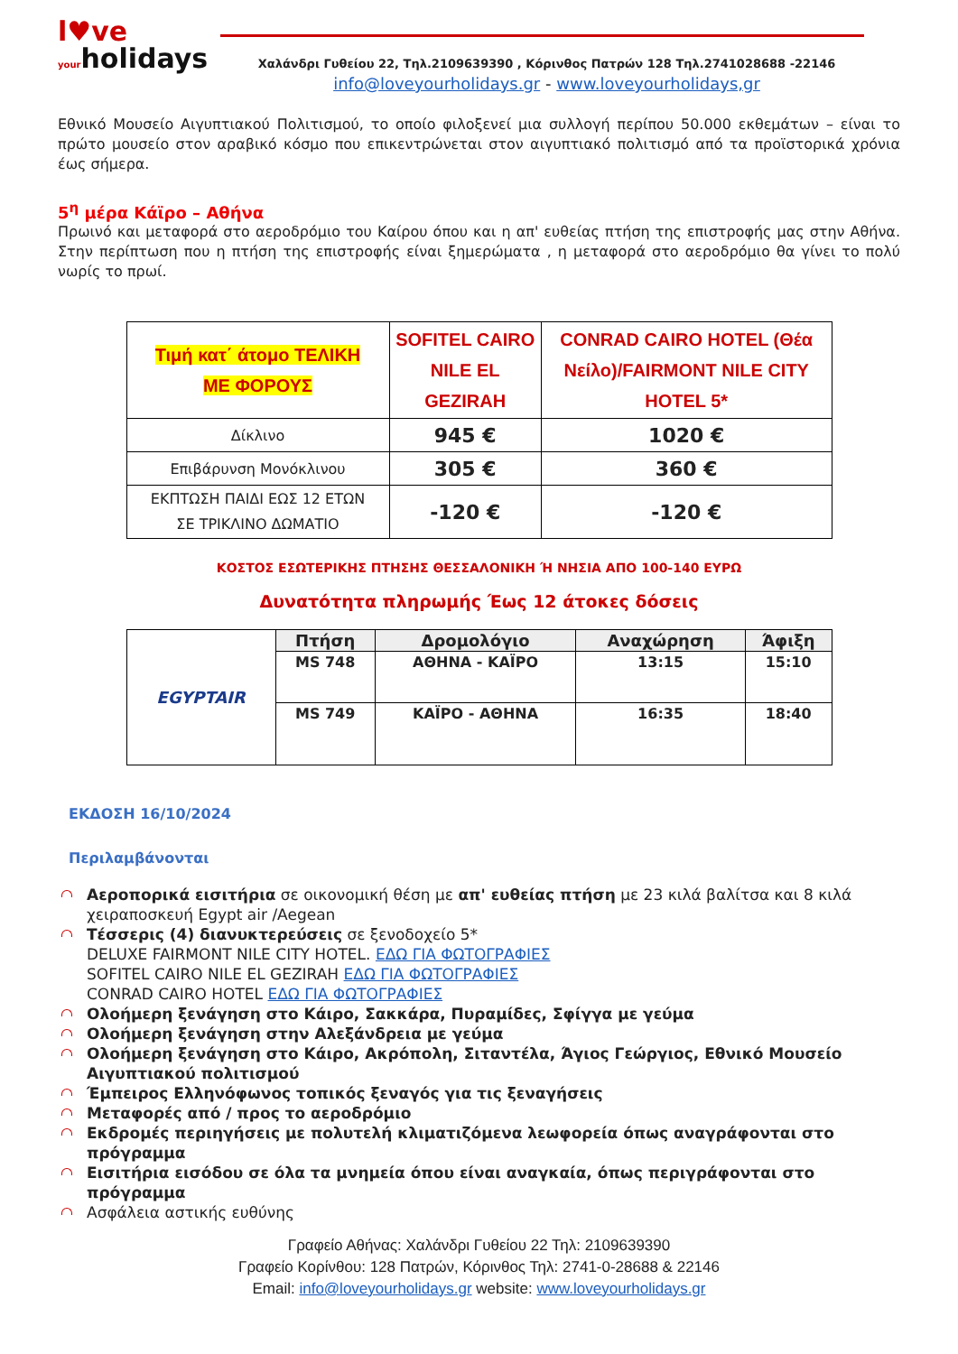l♥ve
yourholidays
Χαλάνδρι Γυθείου 22, Τηλ.2109639390 , Κόρινθος Πατρών 128 Τηλ.2741028688 -22146
info@loveyourholidays.gr - www.loveyourholidays,gr
Εθνικό Μουσείο Αιγυπτιακού Πολιτισμού, το οποίο φιλοξενεί μια συλλογή περίπου 50.000 εκθεμάτων – είναι το πρώτο μουσείο στον αραβικό κόσμο που επικεντρώνεται στον αιγυπτιακό πολιτισμό από τα προϊστορικά χρόνια έως σήμερα.
5<sup>η</sup> μέρα Κάϊρο – Αθήνα
Πρωινό και μεταφορά στο αεροδρόμιο του Καίρου όπου και η απ' ευθείας πτήση της επιστροφής μας στην Αθήνα. Στην περίπτωση που η πτήση της επιστροφής είναι ξημερώματα , η μεταφορά στο αεροδρόμιο θα γίνει το πολύ νωρίς το πρωί.
| Τιμή κατ΄ άτομο ΤΕΛΙΚΗ ΜΕ ΦΟΡΟΥΣ | SOFITEL CAIRO NILE EL GEZIRAH | CONRAD CAIRO HOTEL (Θέα Νείλο)/FAIRMONT NILE CITY HOTEL 5* |
| --- | --- | --- |
| Δίκλινο | 945 € | 1020 € |
| Επιβάρυνση Μονόκλινου | 305 € | 360 € |
| ΕΚΠΤΩΣΗ ΠΑΙΔΙ ΕΩΣ 12 ΕΤΩΝ ΣΕ ΤΡΙΚΛΙΝΟ ΔΩΜΑΤΙΟ | -120 € | -120 € |
ΚΟΣΤΟΣ ΕΣΩΤΕΡΙΚΗΣ ΠΤΗΣΗΣ ΘΕΣΣΑΛΟΝΙΚΗ Ή ΝΗΣΙΑ ΑΠΟ 100-140 ΕΥΡΩ
Δυνατότητα πληρωμής Έως 12 άτοκες δόσεις
| EGYPTAIR | Πτήση | Δρομολόγιο | Αναχώρηση | Άφιξη |
| | MS 748 | ΑΘΗΝΑ - ΚΑΪΡΟ | 13:15 | 15:10 |
| | MS 749 | ΚΑΪΡΟ - ΑΘΗΝΑ | 16:35 | 18:40 |
ΕΚΔΟΣΗ 16/10/2024
Περιλαμβάνονται
Αεροπορικά εισιτήρια σε οικονομική θέση με απ' ευθείας πτήση με 23 κιλά βαλίτσα και 8 κιλά χειραποσκευή Egypt air /Aegean
Τέσσερις (4) διανυκτερεύσεις σε ξενοδοχείο 5*
DELUXE FAIRMONT NILE CITY HOTEL. ΕΔΩ ΓΙΑ ΦΩΤΟΓΡΑΦΙΕΣ
SOFITEL CAIRO NILE EL GEZIRAH ΕΔΩ ΓΙΑ ΦΩΤΟΓΡΑΦΙΕΣ
CONRAD CAIRO HOTEL ΕΔΩ ΓΙΑ ΦΩΤΟΓΡΑΦΙΕΣ
Ολοήμερη ξενάγηση στο Κάιρο, Σακκάρα, Πυραμίδες, Σφίγγα με γεύμα
Ολοήμερη ξενάγηση στην Αλεξάνδρεια με γεύμα
Ολοήμερη ξενάγηση στο Κάιρο, Ακρόπολη, Σιταντέλα, Άγιος Γεώργιος, Εθνικό Μουσείο Αιγυπτιακού πολιτισμού
Έμπειρος Ελληνόφωνος τοπικός ξεναγός για τις ξεναγήσεις
Μεταφορές από / προς το αεροδρόμιο
Εκδρομές περιηγήσεις με πολυτελή κλιματιζόμενα λεωφορεία όπως αναγράφονται στο πρόγραμμα
Εισιτήρια εισόδου σε όλα τα μνημεία όπου είναι αναγκαία, όπως περιγράφονται στο πρόγραμμα
Ασφάλεια αστικής ευθύνης
Γραφείο Αθήνας: Χαλάνδρι Γυθείου 22 Τηλ: 2109639390
Γραφείο Κορίνθου: 128 Πατρών, Κόρινθος Τηλ: 2741-0-28688 & 22146
Email: info@loveyourholidays.gr website: www.loveyourholidays.gr